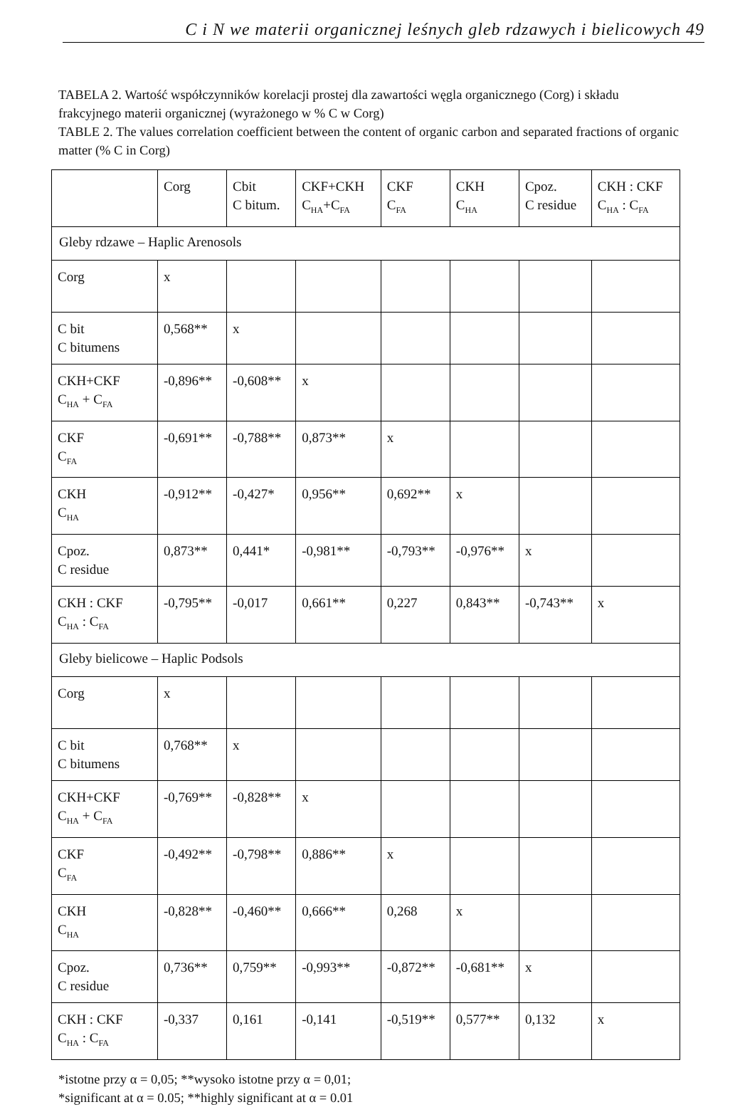C i N we materii organicznej leśnych gleb rdzawych i bielicowych 49
TABELA 2. Wartość współczynników korelacji prostej dla zawartości węgla organicznego (Corg) i składu frakcyjnego materii organicznej (wyrażonego w % C w Corg)
TABLE 2. The values correlation coefficient between the content of organic carbon and separated fractions of organic matter (% C in Corg)
| | Corg | Cbit C bitum. | CKF+CKH C<sub>HA</sub>+C<sub>FA</sub> | CKF C<sub>FA</sub> | CKH C<sub>HA</sub> | Cpoz. C residue | CKH : CKF C<sub>HA</sub> : C<sub>FA</sub> |
| Gleby rdzawe – Haplic Arenosols | | | | | | | |
| Corg | x | | | | | | |
| C bit C bitumens | 0,568** | x | | | | | |
| CKH+CKF C<sub>HA</sub> + C<sub>FA</sub> | -0,896** | -0,608** | x | | | | |
| CKF C<sub>FA</sub> | -0,691** | -0,788** | 0,873** | x | | | |
| CKH C<sub>HA</sub> | -0,912** | -0,427* | 0,956** | 0,692** | x | | |
| Cpoz. C residue | 0,873** | 0,441* | -0,981** | -0,793** | -0,976** | x | |
| CKH : CKF C<sub>HA</sub> : C<sub>FA</sub> | -0,795** | -0,017 | 0,661** | 0,227 | 0,843** | -0,743** | x |
| Gleby bielicowe – Haplic Podsols | | | | | | | |
| Corg | x | | | | | | |
| C bit C bitumens | 0,768** | x | | | | | |
| CKH+CKF C<sub>HA</sub> + C<sub>FA</sub> | -0,769** | -0,828** | x | | | | |
| CKF C<sub>FA</sub> | -0,492** | -0,798** | 0,886** | x | | | |
| CKH C<sub>HA</sub> | -0,828** | -0,460** | 0,666** | 0,268 | x | | |
| Cpoz. C residue | 0,736** | 0,759** | -0,993** | -0,872** | -0,681** | x | |
| CKH : CKF C<sub>HA</sub> : C<sub>FA</sub> | -0,337 | 0,161 | -0,141 | -0,519** | 0,577** | 0,132 | x |
*istotne przy α = 0,05; **wysoko istotne przy α = 0,01;
*significant at α = 0.05; **highly significant at α = 0.01